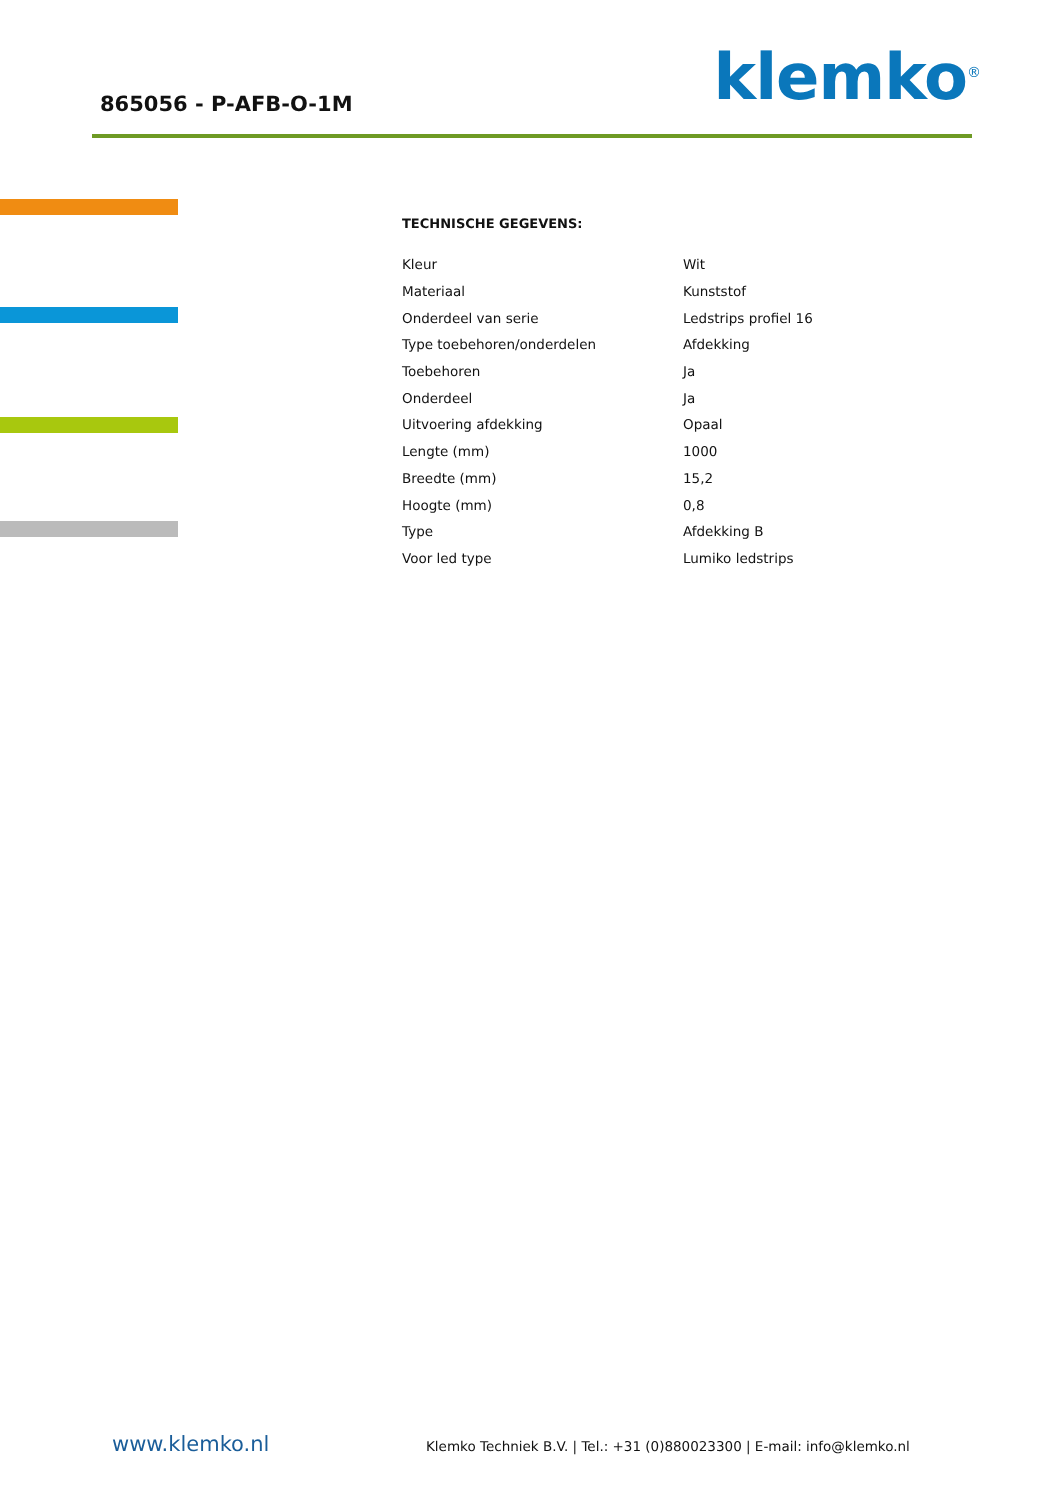865056 - P-AFB-O-1M klemko<sup>®</sup>
TECHNISCHE GEGEVENS:
| Kleur | Wit |
| Materiaal | Kunststof |
| Onderdeel van serie | Ledstrips profiel 16 |
| Type toebehoren/onderdelen | Afdekking |
| Toebehoren | Ja |
| Onderdeel | Ja |
| Uitvoering afdekking | Opaal |
| Lengte (mm) | 1000 |
| Breedte (mm) | 15,2 |
| Hoogte (mm) | 0,8 |
| Type | Afdekking B |
| Voor led type | Lumiko ledstrips |
www.klemko.nl Klemko Techniek B.V. | Tel.: +31 (0)880023300 | E-mail: info@klemko.nl